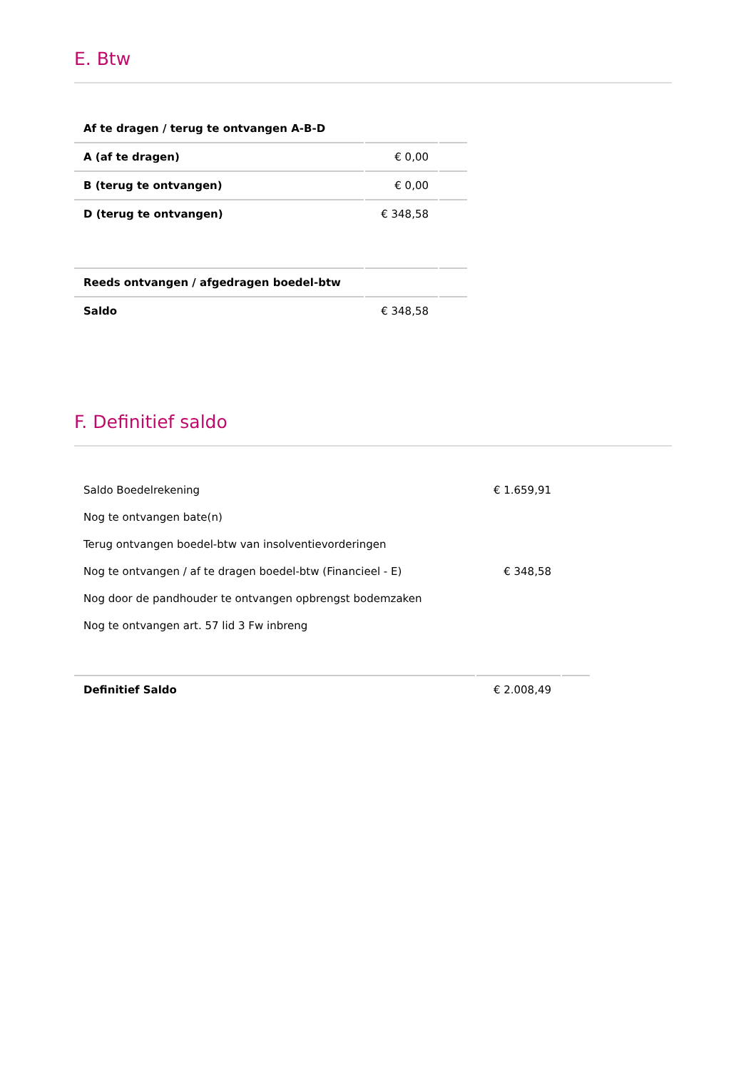E. Btw
| Af te dragen / terug te ontvangen A-B-D | | |
| A (af te dragen) | € 0,00 | |
| B (terug te ontvangen) | € 0,00 | |
| D (terug te ontvangen) | € 348,58 | |
| Reeds ontvangen / afgedragen boedel-btw | | |
| Saldo | € 348,58 | |
F. Definitief saldo
| Saldo Boedelrekening | € 1.659,91 | |
| Nog te ontvangen bate(n) | | |
| Terug ontvangen boedel-btw van insolventievorderingen | | |
| Nog te ontvangen / af te dragen boedel-btw (Financieel - E) | € 348,58 | |
| Nog door de pandhouder te ontvangen opbrengst bodemzaken | | |
| Nog te ontvangen art. 57 lid 3 Fw inbreng | | |
| Definitief Saldo | € 2.008,49 | |